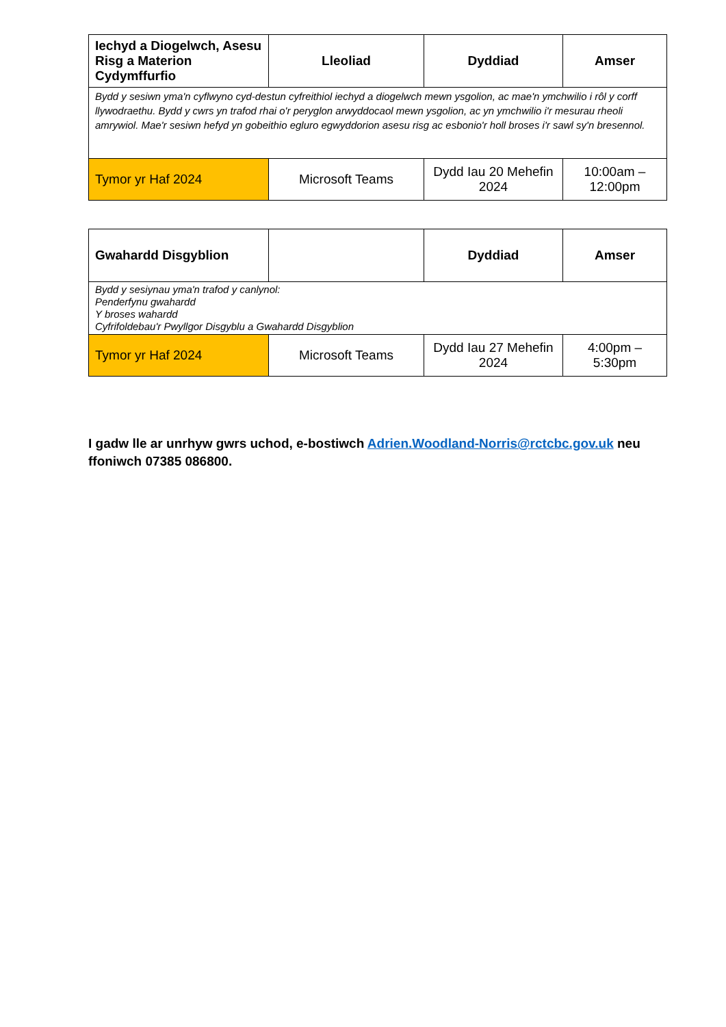| Iechyd a Diogelwch, Asesu Risg a Materion Cydymffurfio | Lleoliad | Dyddiad | Amser |
| --- | --- | --- | --- |
| Bydd y sesiwn yma'n cyflwyno cyd-destun cyfreithiol iechyd a diogelwch mewn ysgolion, ac mae'n ymchwilio i rôl y corff llywodraethu. Bydd y cwrs yn trafod rhai o'r peryglon arwyddocaol mewn ysgolion, ac yn ymchwilio i'r mesurau rheoli amrywiol. Mae'r sesiwn hefyd yn gobeithio egluro egwyddorion asesu risg ac esbonio'r holl broses i'r sawl sy'n bresennol. | | | |
| Tymor yr Haf 2024 | Microsoft Teams | Dydd Iau 20 Mehefin 2024 | 10:00am – 12:00pm |
| Gwahardd Disgyblion | | Dyddiad | Amser |
| --- | --- | --- | --- |
| Bydd y sesiynau yma'n trafod y canlynol: Penderfynu gwahardd Y broses wahardd Cyfrifoldebau'r Pwyllgor Disgyblu a Gwahardd Disgyblion | | | |
| Tymor yr Haf 2024 | Microsoft Teams | Dydd Iau 27 Mehefin 2024 | 4:00pm – 5:30pm |
I gadw lle ar unrhyw gwrs uchod, e-bostiwch Adrien.Woodland-Norris@rctcbc.gov.uk neu ffoniwch 07385 086800.